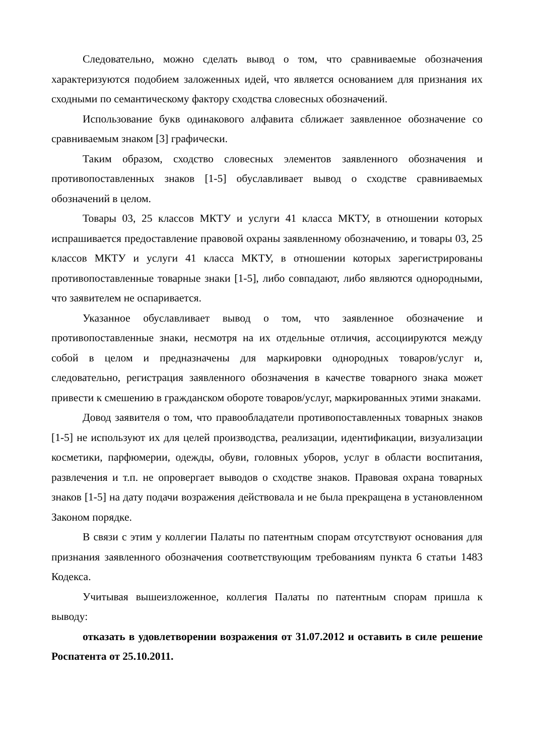Следовательно, можно сделать вывод о том, что сравниваемые обозначения характеризуются подобием заложенных идей, что является основанием для признания их сходными по семантическому фактору сходства словесных обозначений.
Использование букв одинакового алфавита сближает заявленное обозначение со сравниваемым знаком [3] графически.
Таким образом, сходство словесных элементов заявленного обозначения и противопоставленных знаков [1-5] обуславливает вывод о сходстве сравниваемых обозначений в целом.
Товары 03, 25 классов МКТУ и услуги 41 класса МКТУ, в отношении которых испрашивается предоставление правовой охраны заявленному обозначению, и товары 03, 25 классов МКТУ и услуги 41 класса МКТУ, в отношении которых зарегистрированы противопоставленные товарные знаки [1-5], либо совпадают, либо являются однородными, что заявителем не оспаривается.
Указанное обуславливает вывод о том, что заявленное обозначение и противопоставленные знаки, несмотря на их отдельные отличия, ассоциируются между собой в целом и предназначены для маркировки однородных товаров/услуг и, следовательно, регистрация заявленного обозначения в качестве товарного знака может привести к смешению в гражданском обороте товаров/услуг, маркированных этими знаками.
Довод заявителя о том, что правообладатели противопоставленных товарных знаков [1-5] не используют их для целей производства, реализации, идентификации, визуализации косметики, парфюмерии, одежды, обуви, головных уборов, услуг в области воспитания, развлечения и т.п. не опровергает выводов о сходстве знаков. Правовая охрана товарных знаков [1-5] на дату подачи возражения действовала и не была прекращена в установленном Законом порядке.
В связи с этим у коллегии Палаты по патентным спорам отсутствуют основания для признания заявленного обозначения соответствующим требованиям пункта 6 статьи 1483 Кодекса.
Учитывая вышеизложенное, коллегия Палаты по патентным спорам пришла к выводу:
отказать в удовлетворении возражения от 31.07.2012 и оставить в силе решение Роспатента от 25.10.2011.